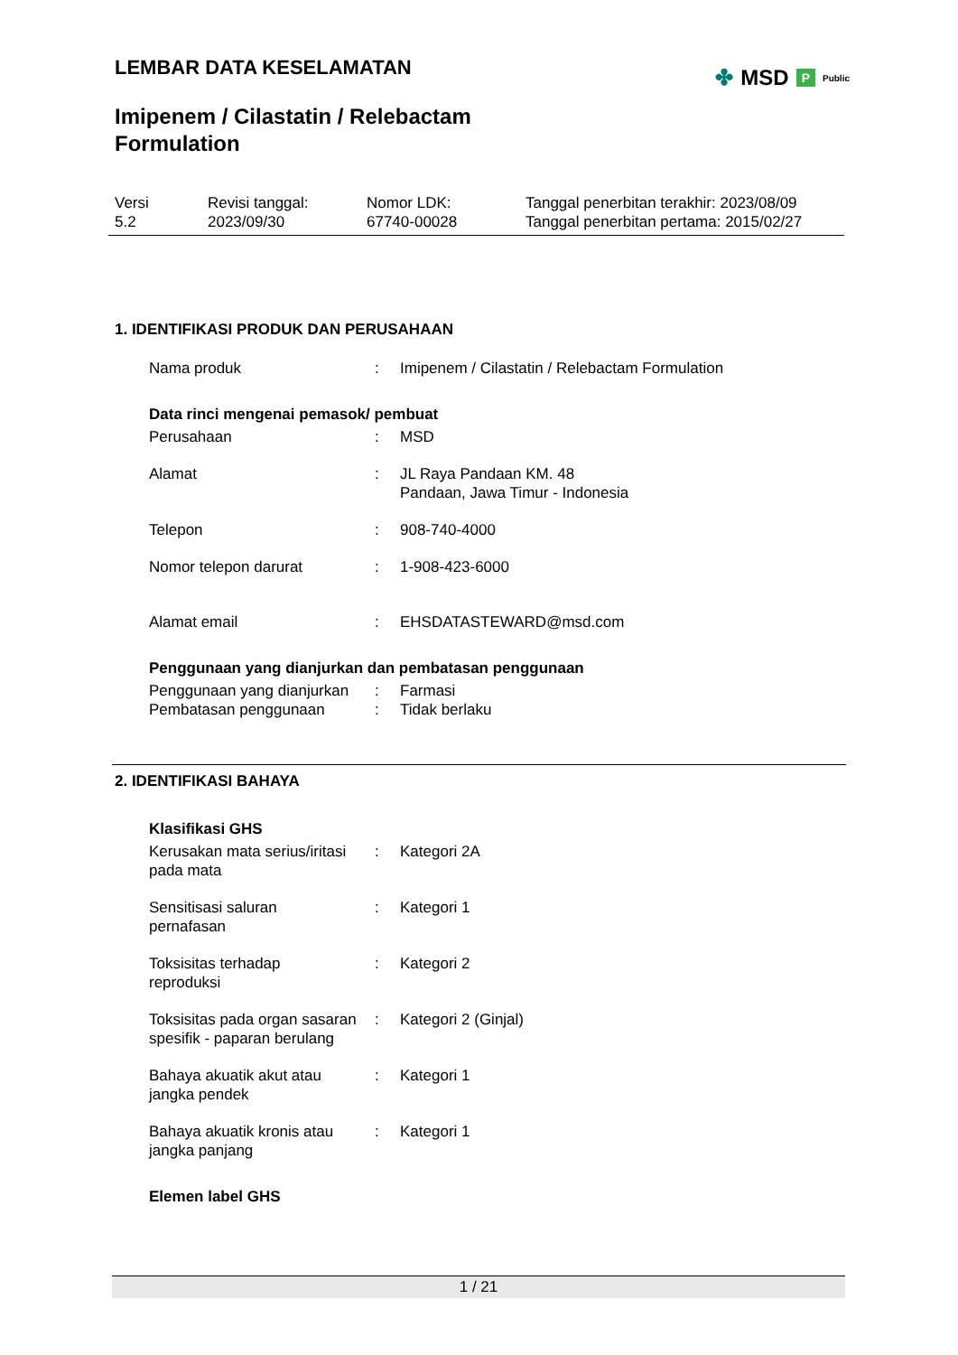LEMBAR DATA KESELAMATAN
Imipenem / Cilastatin / Relebactam
Formulation
✤ MSD P Public
Versi
5.2
Revisi tanggal:
2023/09/30
Nomor LDK:
67740-00028
Tanggal penerbitan terakhir: 2023/08/09
Tanggal penerbitan pertama: 2015/02/27
1. IDENTIFIKASI PRODUK DAN PERUSAHAAN
Nama produk : Imipenem / Cilastatin / Relebactam Formulation
Data rinci mengenai pemasok/ pembuat
Perusahaan : MSD
Alamat : JL Raya Pandaan KM. 48
Pandaan, Jawa Timur - Indonesia
Telepon : 908-740-4000
Nomor telepon darurat : 1-908-423-6000
Alamat email : EHSDATASTEWARD@msd.com
Penggunaan yang dianjurkan dan pembatasan penggunaan
Penggunaan yang dianjurkan
: Farmasi
Pembatasan penggunaan : Tidak berlaku
2. IDENTIFIKASI BAHAYA
Klasifikasi GHS
Kerusakan mata serius/iritasi pada mata
: Kategori 2A
Sensitisasi saluran
pernafasan
: Kategori 1
Toksisitas terhadap
reproduksi
: Kategori 2
Toksisitas pada organ sasaran spesifik - paparan berulang
: Kategori 2 (Ginjal)
Bahaya akuatik akut atau
jangka pendek
: Kategori 1
Bahaya akuatik kronis atau
jangka panjang
: Kategori 1
Elemen label GHS
1 / 21